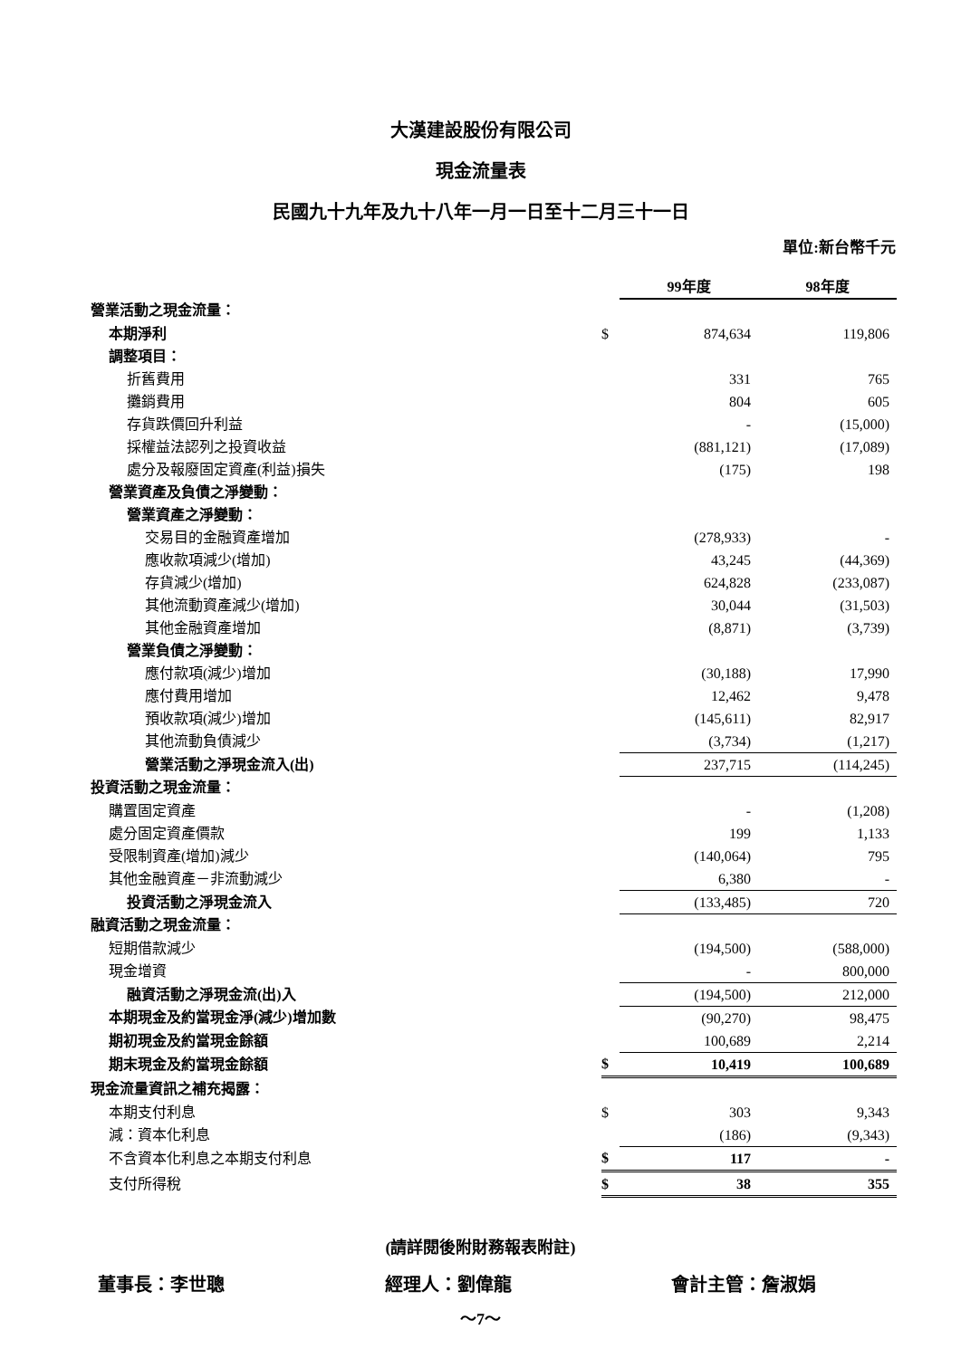大漢建設股份有限公司
現金流量表
民國九十九年及九十八年一月一日至十二月三十一日
單位:新台幣千元
| | | 99年度 | | 98年度 |
| --- | --- | --- | --- | --- |
| 營業活動之現金流量： | | | | |
| 本期淨利 | $ | 874,634 | | 119,806 |
| 調整項目： | | | | |
| 折舊費用 | | 331 | | 765 |
| 攤銷費用 | | 804 | | 605 |
| 存貨跌價回升利益 | | - | | (15,000) |
| 採權益法認列之投資收益 | | (881,121) | | (17,089) |
| 處分及報廢固定資產(利益)損失 | | (175) | | 198 |
| 營業資產及負債之淨變動： | | | | |
| 營業資產之淨變動： | | | | |
| 交易目的金融資產增加 | | (278,933) | | - |
| 應收款項減少(增加) | | 43,245 | | (44,369) |
| 存貨減少(增加) | | 624,828 | | (233,087) |
| 其他流動資產減少(增加) | | 30,044 | | (31,503) |
| 其他金融資產增加 | | (8,871) | | (3,739) |
| 營業負債之淨變動： | | | | |
| 應付款項(減少)增加 | | (30,188) | | 17,990 |
| 應付費用增加 | | 12,462 | | 9,478 |
| 預收款項(減少)增加 | | (145,611) | | 82,917 |
| 其他流動負債減少 | | (3,734) | | (1,217) |
| 營業活動之淨現金流入(出) | | 237,715 | | (114,245) |
| 投資活動之現金流量： | | | | |
| 購置固定資產 | | - | | (1,208) |
| 處分固定資產價款 | | 199 | | 1,133 |
| 受限制資產(增加)減少 | | (140,064) | | 795 |
| 其他金融資產－非流動減少 | | 6,380 | | - |
| 投資活動之淨現金流入 | | (133,485) | | 720 |
| 融資活動之現金流量： | | | | |
| 短期借款減少 | | (194,500) | | (588,000) |
| 現金增資 | | - | | 800,000 |
| 融資活動之淨現金流(出)入 | | (194,500) | | 212,000 |
| 本期現金及約當現金淨(減少)增加數 | | (90,270) | | 98,475 |
| 期初現金及約當現金餘額 | | 100,689 | | 2,214 |
| 期末現金及約當現金餘額 | $ | 10,419 | | 100,689 |
| 現金流量資訊之補充揭露： | | | | |
| 本期支付利息 | $ | 303 | | 9,343 |
| 減：資本化利息 | | (186) | | (9,343) |
| 不含資本化利息之本期支付利息 | $ | 117 | | - |
| 支付所得稅 | $ | 38 | | 355 |
(請詳閱後附財務報表附註)
董事長：李世聰 經理人：劉偉龍 會計主管：詹淑娟
～7～